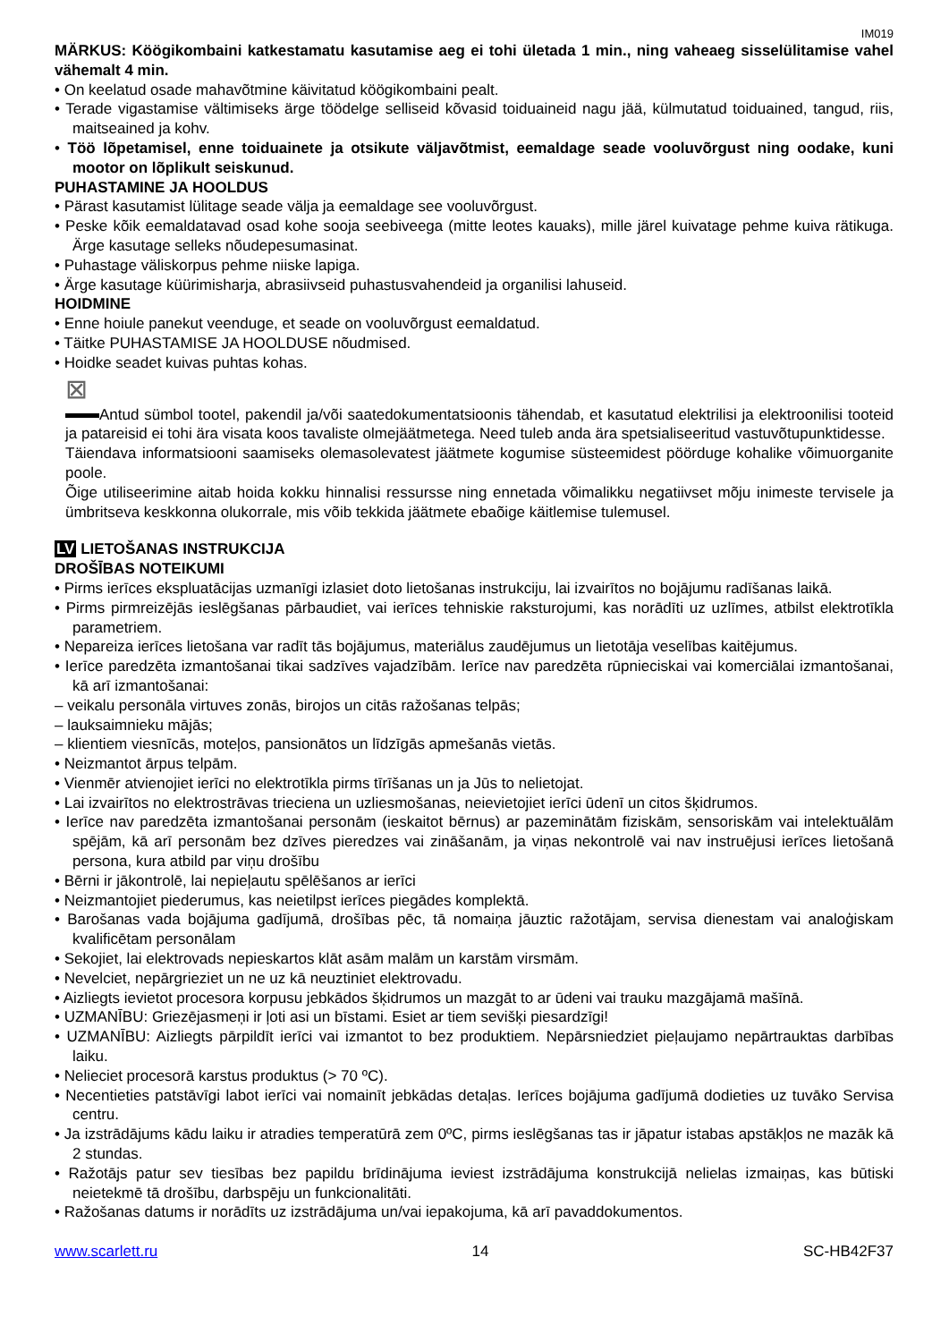IM019
MÄRKUS: Köögikombaini katkestamatu kasutamise aeg ei tohi ületada 1 min., ning vaheaeg sisselülitamise vahel vähemalt 4 min.
• On keelatud osade mahavõtmine käivitatud köögikombaini pealt.
• Terade vigastamise vältimiseks ärge töödelge selliseid kõvasid toiduaineid nagu jää, külmutatud toiduained, tangud, riis, maitseained ja kohv.
• Töö lõpetamisel, enne toiduainete ja otsikute väljavõtmist, eemaldage seade vooluvõrgust ning oodake, kuni mootor on lõplikult seiskunud.
PUHASTAMINE JA HOOLDUS
• Pärast kasutamist lülitage seade välja ja eemaldage see vooluvõrgust.
• Peske kõik eemaldatavad osad kohe sooja seebiveega (mitte leotes kauaks), mille järel kuivatage pehme kuiva rätikuga. Ärge kasutage selleks nõudepesumasinat.
• Puhastage väliskorpus pehme niiske lapiga.
• Ärge kasutage küürimisharja, abrasiivseid puhastusvahendeid ja organilisi lahuseid.
HOIDMINE
• Enne hoiule panekut veenduge, et seade on vooluvõrgust eemaldatud.
• Täitke PUHASTAMISE JA HOOLDUSE nõudmised.
• Hoidke seadet kuivas puhtas kohas.
⊠
Antud sümbol tootel, pakendil ja/või saatedokumentatsioonis tähendab, et kasutatud elektrilisi ja elektroonilisi tooteid ja patareisid ei tohi ära visata koos tavaliste olmejäätmetega. Need tuleb anda ära spetsialiseeritud vastuvõtupunktidesse.
Täiendava informatsiooni saamiseks olemasolevatest jäätmete kogumise süsteemidest pöörduge kohalike võimuorganite poole.
Õige utiliseerimine aitab hoida kokku hinnalisi ressursse ning ennetada võimalikku negatiivset mõju inimeste tervisele ja ümbritseva keskkonna olukorrale, mis võib tekkida jäätmete ebaõige käitlemise tulemusel.
LV LIETOŠANAS INSTRUKCIJA
DROŠĪBAS NOTEIKUMI
• Pirms ierīces ekspluatācijas uzmanīgi izlasiet doto lietošanas instrukciju, lai izvairītos no bojājumu radīšanas laikā.
• Pirms pirmreizējās ieslēgšanas pārbaudiet, vai ierīces tehniskie raksturojumi, kas norādīti uz uzlīmes, atbilst elektrotīkla parametriem.
• Nepareiza ierīces lietošana var radīt tās bojājumus, materiālus zaudējumus un lietotāja veselības kaitējumus.
• Ierīce paredzēta izmantošanai tikai sadzīves vajadzībām. Ierīce nav paredzēta rūpnieciskai vai komerciālai izmantošanai, kā arī izmantošanai:
– veikalu personāla virtuves zonās, birojos un citās ražošanas telpās;
– lauksaimnieku mājās;
– klientiem viesnīcās, moteļos, pansionātos un līdzīgās apmešanās vietās.
• Neizmantot ārpus telpām.
• Vienmēr atvienojiet ierīci no elektrotīkla pirms tīrīšanas un ja Jūs to nelietojat.
• Lai izvairītos no elektrostrāvas trieciena un uzliesmošanas, neievietojiet ierīci ūdenī un citos šķidrumos.
• Ierīce nav paredzēta izmantošanai personām (ieskaitot bērnus) ar pazeminātām fiziskām, sensoriskām vai intelektuālām spējām, kā arī personām bez dzīves pieredzes vai zināšanām, ja viņas nekontrolē vai nav instruējusi ierīces lietošanā persona, kura atbild par viņu drošību
• Bērni ir jākontrolē, lai nepieļautu spēlēšanos ar ierīci
• Neizmantojiet piederumus, kas neietilpst ierīces piegādes komplektā.
• Barošanas vada bojājuma gadījumā, drošības pēc, tā nomaiņa jāuztic ražotājam, servisa dienestam vai analoģiskam kvalificētam personālam
• Sekojiet, lai elektrovads nepieskartos klāt asām malām un karstām virsmām.
• Nevelciet, nepārgrieziet un ne uz kā neuztiniet elektrovadu.
• Aizliegts ievietot procesora korpusu jebkādos šķidrumos un mazgāt to ar ūdeni vai trauku mazgājamā mašīnā.
• UZMANĪBU: Griezējasmeņi ir ļoti asi un bīstami. Esiet ar tiem sevišķi piesardzīgi!
• UZMANĪBU: Aizliegts pārpildīt ierīci vai izmantot to bez produktiem. Nepārsniedziet pieļaujamo nepārtrauktas darbības laiku.
• Nelieciet procesorā karstus produktus (> 70 ºC).
• Necentieties patstāvīgi labot ierīci vai nomainīt jebkādas detaļas. Ierīces bojājuma gadījumā dodieties uz tuvāko Servisa centru.
• Ja izstrādājums kādu laiku ir atradies temperatūrā zem 0ºC, pirms ieslēgšanas tas ir jāpatur istabas apstākļos ne mazāk kā 2 stundas.
• Ražotājs patur sev tiesības bez papildu brīdinājuma ieviest izstrādājuma konstrukcijā nelielas izmaiņas, kas būtiski neietekmē tā drošību, darbspēju un funkcionalitāti.
• Ražošanas datums ir norādīts uz izstrādājuma un/vai iepakojuma, kā arī pavaddokumentos.
www.scarlett.ru 14 SC-HB42F37